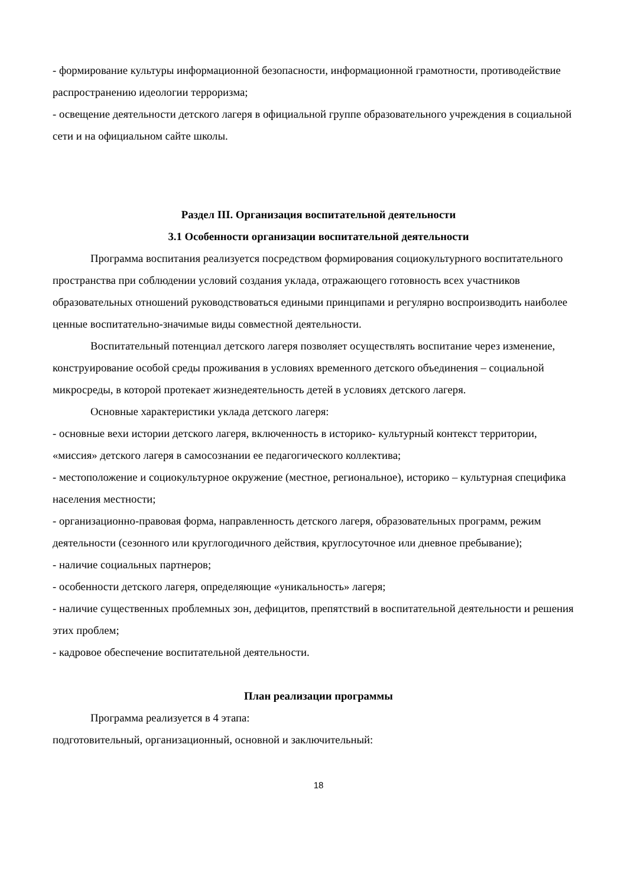- формирование культуры информационной безопасности, информационной грамотности, противодействие распространению идеологии терроризма;
- освещение деятельности детского лагеря в официальной группе образовательного учреждения в социальной сети и на официальном сайте школы.
Раздел III. Организация воспитательной деятельности
3.1 Особенности организации воспитательной деятельности
Программа воспитания реализуется посредством формирования социокультурного воспитательного пространства при соблюдении условий создания уклада, отражающего готовность всех участников образовательных отношений руководствоваться едиными принципами и регулярно воспроизводить наиболее ценные воспитательно-значимые виды совместной деятельности.
Воспитательный потенциал детского лагеря позволяет осуществлять воспитание через изменение, конструирование особой среды проживания в условиях временного детского объединения – социальной микросреды, в которой протекает жизнедеятельность детей в условиях детского лагеря.
Основные характеристики уклада детского лагеря:
- основные вехи истории детского лагеря, включенность в историко- культурный контекст территории, «миссия» детского лагеря в самосознании ее педагогического коллектива;
- местоположение и социокультурное окружение (местное, региональное), историко – культурная специфика населения местности;
- организационно-правовая форма, направленность детского лагеря, образовательных программ, режим деятельности (сезонного или круглогодичного действия, круглосуточное или дневное пребывание);
- наличие социальных партнеров;
- особенности детского лагеря, определяющие «уникальность» лагеря;
- наличие существенных проблемных зон, дефицитов, препятствий в воспитательной деятельности и решения этих проблем;
- кадровое обеспечение воспитательной деятельности.
План реализации программы
Программа реализуется в 4 этапа:
подготовительный, организационный, основной и заключительный:
18